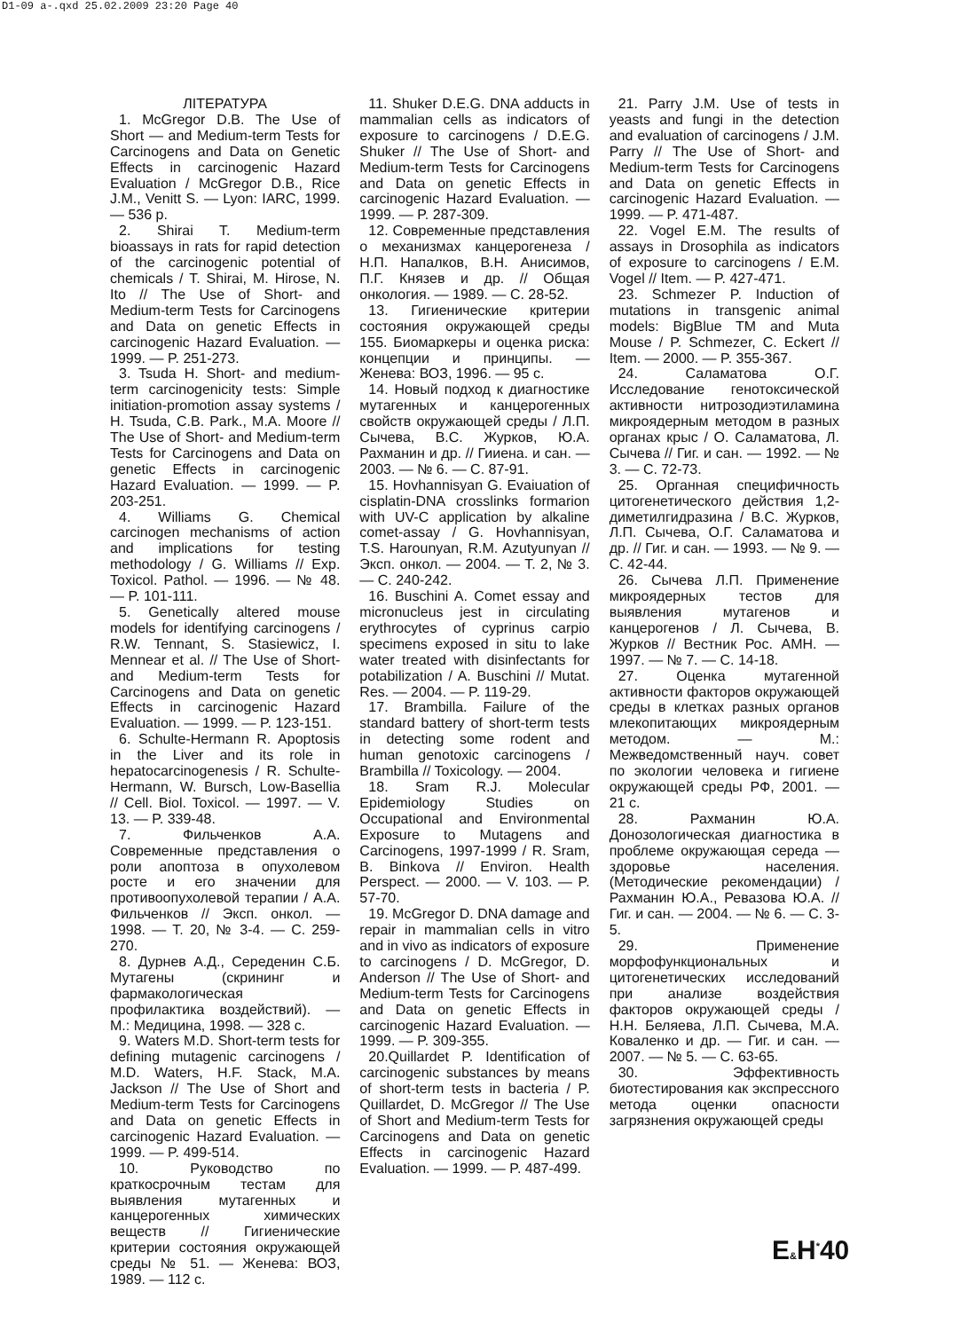D1-09 a-.qxd 25.02.2009 23:20 Page 40
ЛІТЕРАТУРА
1. McGregor D.B. The Use of Short — and Medium-term Tests for Carcinogens and Data on Genetic Effects in carcinogenic Hazard Evaluation / McGregor D.B., Rice J.M., Venitt S. — Lyon: IARC, 1999. — 536 p.
2. Shirai T. Medium-term bioassays in rats for rapid detection of the carcinogenic potential of chemicals / T. Shirai, M. Hirose, N. Ito // The Use of Short- and Medium-term Tests for Carcinogens and Data on genetic Effects in carcinogenic Hazard Evaluation. — 1999. — P. 251-273.
3. Tsuda H. Short- and medium-term carcinogenicity tests: Simple initiation-promotion assay systems / H. Tsuda, C.B. Park., M.A. Moore // The Use of Short- and Medium-term Tests for Carcinogens and Data on genetic Effects in carcinogenic Hazard Evaluation. — 1999. — P. 203-251.
4. Williams G. Chemical carcinogen mechanisms of action and implications for testing methodology / G. Williams // Exp. Toxicol. Pathol. — 1996. — № 48. — P. 101-111.
5. Genetically altered mouse models for identifying carcinogens / R.W. Tennant, S. Stasiewicz, I. Mennear et al. // The Use of Short- and Medium-term Tests for Carcinogens and Data on genetic Effects in carcinogenic Hazard Evaluation. — 1999. — P. 123-151.
6. Schulte-Hermann R. Apoptosis in the Liver and its role in hepatocarcinogenesis / R. Schulte-Hermann, W. Bursch, Low-Basellia // Cell. Biol. Toxicol. — 1997. — V. 13. — P. 339-48.
7. Фильченков А.А. Современные представления о роли апоптоза в опухолевом росте и его значении для противоопухолевой терапии / А.А. Фильченков // Эксп. онкол. — 1998. — Т. 20, № 3-4. — С. 259-270.
8. Дурнев А.Д., Середенин С.Б. Мутагены (скрининг и фармакологическая профилактика воздействий). — М.: Медицина, 1998. — 328 с.
9. Waters M.D. Short-term tests for defining mutagenic carcinogens / M.D. Waters, H.F. Stack, M.A. Jackson // The Use of Short and Medium-term Tests for Carcinogens and Data on genetic Effects in carcinogenic Hazard Evaluation. — 1999. — P. 499-514.
10. Руководство по краткосрочным тестам для выявления мутагенных и канцерогенных химических веществ // Гигиенические критерии состояния окружающей среды № 51. — Женева: ВОЗ, 1989. — 112 с.
11. Shuker D.E.G. DNA adducts in mammalian cells as indicators of exposure to carcinogens / D.E.G. Shuker // The Use of Short- and Medium-term Tests for Carcinogens and Data on genetic Effects in carcinogenic Hazard Evaluation. — 1999. — P. 287-309.
12. Современные представления о механизмах канцерогенеза / Н.П. Напалков, В.Н. Анисимов, П.Г. Князев и др. // Общая онкология. — 1989. — С. 28-52.
13. Гигиенические критерии состояния окружающей среды 155. Биомаркеры и оценка риска: концепции и принципы. — Женева: ВОЗ, 1996. — 95 с.
14. Новый подход к диагностике мутагенных и канцерогенных свойств окружающей среды / Л.П. Сычева, В.С. Журков, Ю.А. Рахманин и др. // Гииена. и сан. — 2003. — № 6. — С. 87-91.
15. Hovhannisyan G. Evaiuation of cisplatin-DNA crosslinks formarion with UV-C application by alkaline comet-assay / G. Hovhannisyan, T.S. Harounyan, R.M. Azutyunyan // Эксп. онкол. — 2004. — Т. 2, № 3. — С. 240-242.
16. Buschini A. Comet essay and micronucleus jest in circulating erythrocytes of cyprinus carpio specimens exposed in situ to lake water treated with disinfectants for potabilization / A. Buschini // Mutat. Res. — 2004. — P. 119-29.
17. Brambilla. Failure of the standard battery of short-term tests in detecting some rodent and human genotoxic carcinogens / Brambilla // Toxicology. — 2004.
18. Sram R.J. Molecular Epidemiology Studies on Occupational and Environmental Exposure to Mutagens and Carcinogens, 1997-1999 / R. Sram, B. Binkova // Environ. Health Perspect. — 2000. — V. 103. — P. 57-70.
19. McGregor D. DNA damage and repair in mammalian cells in vitro and in vivo as indicators of exposure to carcinogens / D. McGregor, D. Anderson // The Use of Short- and Medium-term Tests for Carcinogens and Data on genetic Effects in carcinogenic Hazard Evaluation. — 1999. — P. 309-355.
20.Quillardet P. Identification of carcinogenic substances by means of short-term tests in bacteria / P. Quillardet, D. McGregor // The Use of Short and Medium-term Tests for Carcinogens and Data on genetic Effects in carcinogenic Hazard Evaluation. — 1999. — P. 487-499.
21. Parry J.M. Use of tests in yeasts and fungi in the detection and evaluation of carcinogens / J.M. Parry // The Use of Short- and Medium-term Tests for Carcinogens and Data on genetic Effects in carcinogenic Hazard Evaluation. — 1999. — P. 471-487.
22. Vogel E.M. The results of assays in Drosophila as indicators of exposure to carcinogens / E.M. Vogel // Item. — P. 427-471.
23. Schmezer P. Induction of mutations in transgenic animal models: BigBlue TM and Muta Mouse / P. Schmezer, C. Eckert // Item. — 2000. — P. 355-367.
24. Саламатова О.Г. Исследование генотоксической активности нитрозодиэтиламина микроядерным методом в разных органах крыс / О. Саламатова, Л. Сычева // Гиг. и сан. — 1992. — № 3. — С. 72-73.
25. Органная специфичность цитогенетического действия 1,2-диметилгидразина / В.С. Журков, Л.П. Сычева, О.Г. Саламатова и др. // Гиг. и сан. — 1993. — № 9. — С. 42-44.
26. Сычева Л.П. Применение микроядерных тестов для выявления мутагенов и канцерогенов / Л. Сычева, В. Журков // Вестник Рос. АМН. — 1997. — № 7. — С. 14-18.
27. Оценка мутагенной активности факторов окружающей среды в клетках разных органов млекопитающих микроядерным методом. — М.: Межведомственный науч. совет по экологии человека и гигиене окружающей среды РФ, 2001. — 21 с.
28. Рахманин Ю.А. Донозологическая диагностика в проблеме окружающая середа — здоровье населения. (Методические рекомендации) / Рахманин Ю.А., Ревазова Ю.А. // Гиг. и сан. — 2004. — № 6. — С. 3-5.
29. Применение морфофункциональных и цитогенетических исследований при анализе воздействия факторов окружающей среды / Н.Н. Беляева, Л.П. Сычева, М.А. Коваленко и др. — Гиг. и сан. — 2007. — № 5. — С. 63-65.
30. Эффективность биотестирования как экспрессного метода оценки опасности загрязнения окружающей среды
E&H<sup>*</sup>40